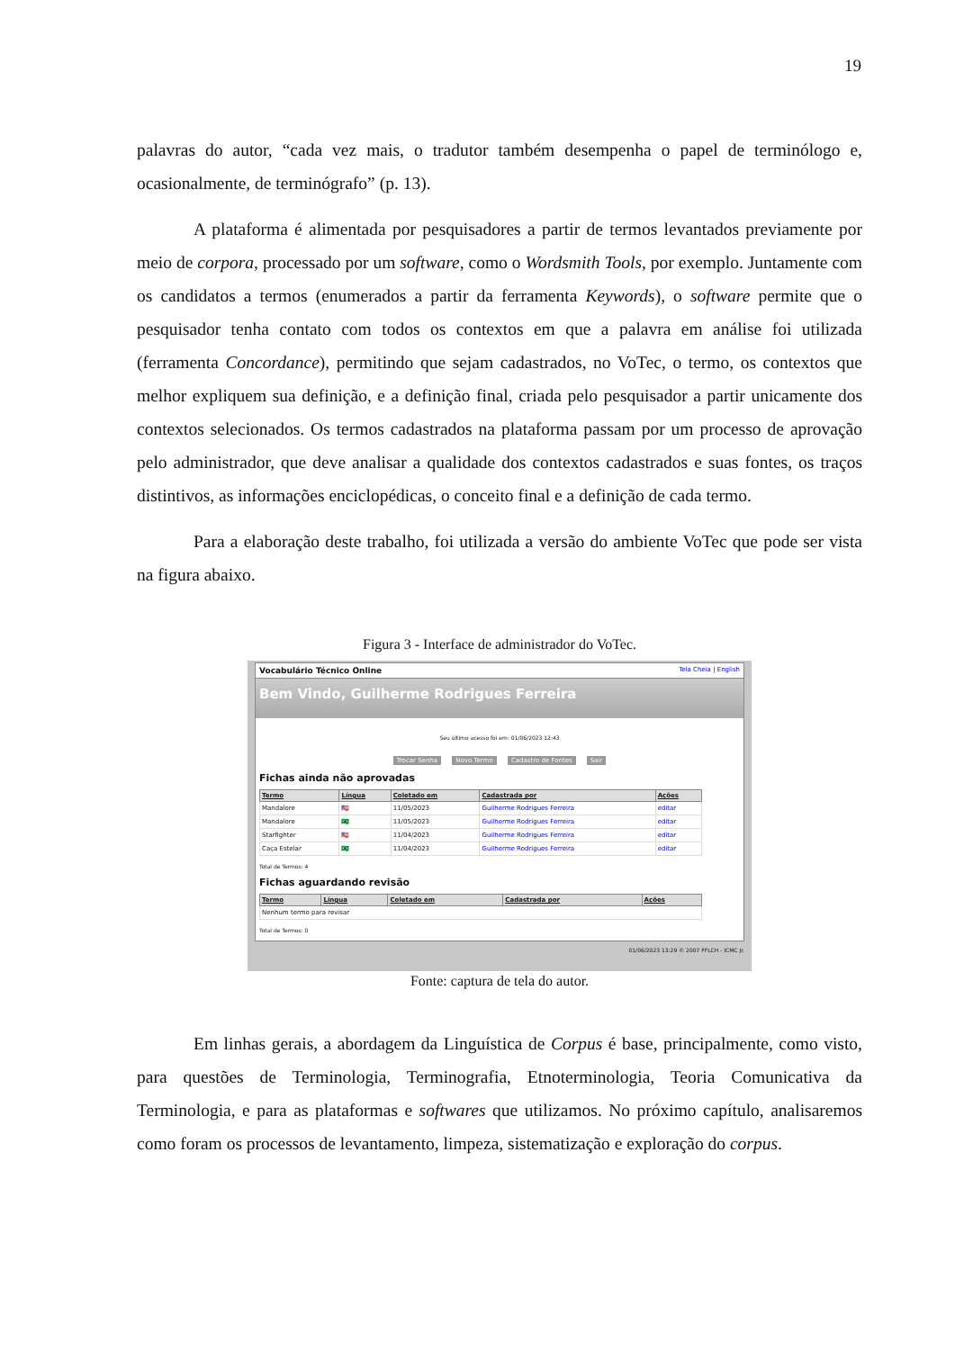19
palavras do autor, “cada vez mais, o tradutor também desempenha o papel de terminólogo e, ocasionalmente, de terminógrafo” (p. 13).
A plataforma é alimentada por pesquisadores a partir de termos levantados previamente por meio de corpora, processado por um software, como o Wordsmith Tools, por exemplo. Juntamente com os candidatos a termos (enumerados a partir da ferramenta Keywords), o software permite que o pesquisador tenha contato com todos os contextos em que a palavra em análise foi utilizada (ferramenta Concordance), permitindo que sejam cadastrados, no VoTec, o termo, os contextos que melhor expliquem sua definição, e a definição final, criada pelo pesquisador a partir unicamente dos contextos selecionados. Os termos cadastrados na plataforma passam por um processo de aprovação pelo administrador, que deve analisar a qualidade dos contextos cadastrados e suas fontes, os traços distintivos, as informações enciclopédicas, o conceito final e a definição de cada termo.
Para a elaboração deste trabalho, foi utilizada a versão do ambiente VoTec que pode ser vista na figura abaixo.
Figura 3 - Interface de administrador do VoTec.
Vocabulário Técnico Online Tela Cheia | English
Bem Vindo, Guilherme Rodrigues Ferreira
Seu último acesso foi em: 01/06/2023 12:43
Trocar Senha Novo Termo Cadastro de Fontes Sair
Fichas ainda não aprovadas
| Termo | Língua | Coletado em | Cadastrada por | Ações |
| --- | --- | --- | --- | --- |
| Mandalore | 🇺🇸 | 11/05/2023 | Guilherme Rodrigues Ferreira | editar |
| Mandalore | 🇧🇷 | 11/05/2023 | Guilherme Rodrigues Ferreira | editar |
| Starfighter | 🇺🇸 | 11/04/2023 | Guilherme Rodrigues Ferreira | editar |
| Caça Estelar | 🇧🇷 | 11/04/2023 | Guilherme Rodrigues Ferreira | editar |
Total de Termos: 4
Fichas aguardando revisão
| Termo | Língua | Coletado em | Cadastrada por | Ações |
| --- | --- | --- | --- | --- |
| Nenhum termo para revisar | | | | |
Total de Termos: 0
01/06/2023 13:29 © 2007 FFLCH - ICMC Jr.
Fonte: captura de tela do autor.
Em linhas gerais, a abordagem da Linguística de Corpus é base, principalmente, como visto, para questões de Terminologia, Terminografia, Etnoterminologia, Teoria Comunicativa da Terminologia, e para as plataformas e softwares que utilizamos. No próximo capítulo, analisaremos como foram os processos de levantamento, limpeza, sistematização e exploração do corpus.